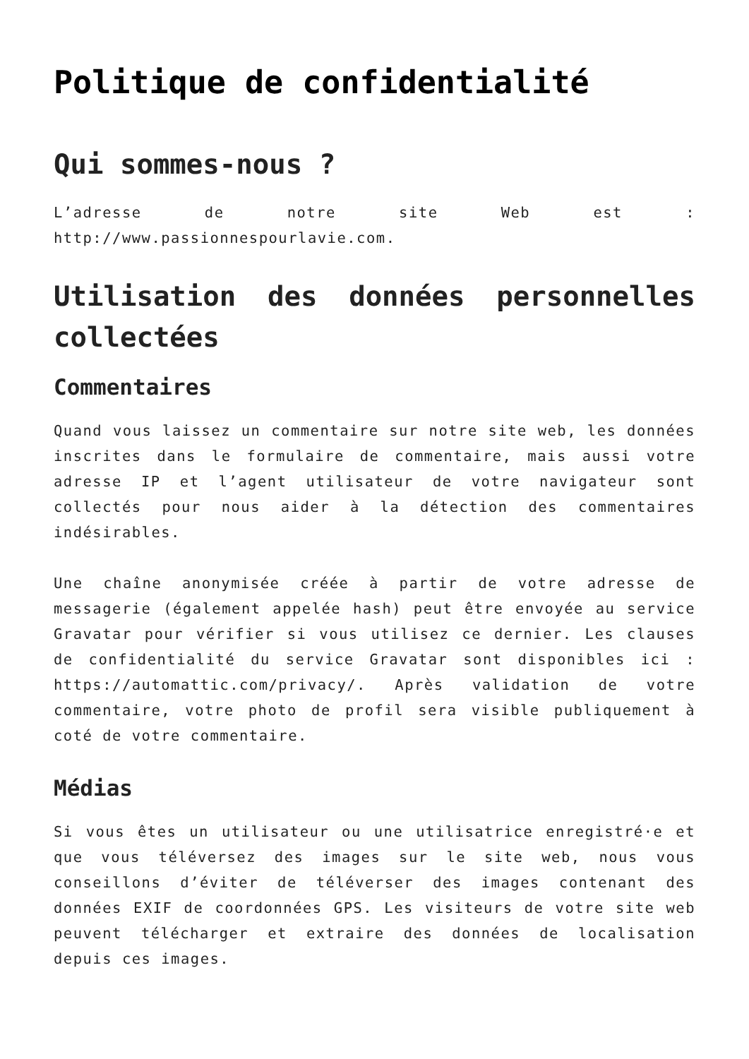Politique de confidentialité
Qui sommes-nous ?
L’adresse de notre site Web est : http://www.passionnespourlavie.com.
Utilisation des données personnelles collectées
Commentaires
Quand vous laissez un commentaire sur notre site web, les données inscrites dans le formulaire de commentaire, mais aussi votre adresse IP et l’agent utilisateur de votre navigateur sont collectés pour nous aider à la détection des commentaires indésirables.
Une chaîne anonymisée créée à partir de votre adresse de messagerie (également appelée hash) peut être envoyée au service Gravatar pour vérifier si vous utilisez ce dernier. Les clauses de confidentialité du service Gravatar sont disponibles ici : https://automattic.com/privacy/. Après validation de votre commentaire, votre photo de profil sera visible publiquement à coté de votre commentaire.
Médias
Si vous êtes un utilisateur ou une utilisatrice enregistré·e et que vous téléversez des images sur le site web, nous vous conseillons d’éviter de téléverser des images contenant des données EXIF de coordonnées GPS. Les visiteurs de votre site web peuvent télécharger et extraire des données de localisation depuis ces images.